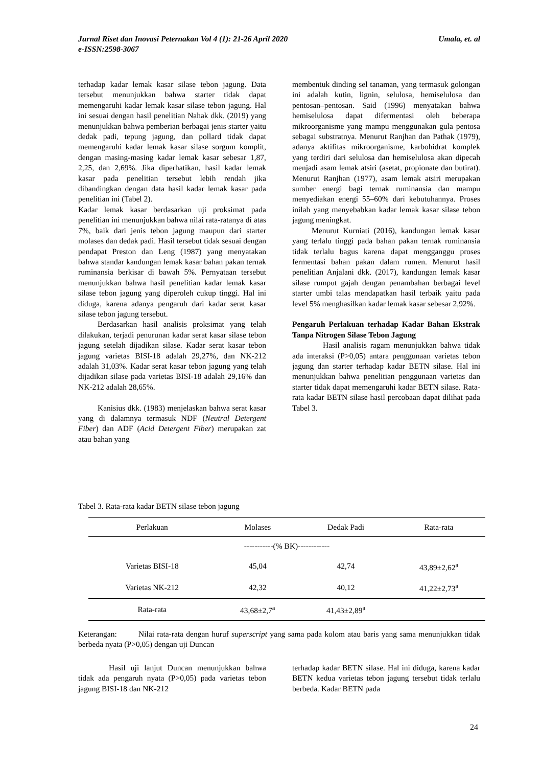Umala, et. al Jurnal Riset dan Inovasi Peternakan Vol 4 (1): 21-26 April 2020
e-ISSN:2598-3067
terhadap kadar lemak kasar silase tebon jagung. Data tersebut menunjukkan bahwa starter tidak dapat memengaruhi kadar lemak kasar silase tebon jagung. Hal ini sesuai dengan hasil penelitian Nahak dkk. (2019) yang menunjukkan bahwa pemberian berbagai jenis starter yaitu dedak padi, tepung jagung, dan pollard tidak dapat memengaruhi kadar lemak kasar silase sorgum komplit, dengan masing-masing kadar lemak kasar sebesar 1,87, 2,25, dan 2,69%. Jika diperhatikan, hasil kadar lemak kasar pada penelitian tersebut lebih rendah jika dibandingkan dengan data hasil kadar lemak kasar pada penelitian ini (Tabel 2).
Kadar lemak kasar berdasarkan uji proksimat pada penelitian ini menunjukkan bahwa nilai rata-ratanya di atas 7%, baik dari jenis tebon jagung maupun dari starter molases dan dedak padi. Hasil tersebut tidak sesuai dengan pendapat Preston dan Leng (1987) yang menyatakan bahwa standar kandungan lemak kasar bahan pakan ternak ruminansia berkisar di bawah 5%. Pernyataan tersebut menunjukkan bahwa hasil penelitian kadar lemak kasar silase tebon jagung yang diperoleh cukup tinggi. Hal ini diduga, karena adanya pengaruh dari kadar serat kasar silase tebon jagung tersebut.
Berdasarkan hasil analisis proksimat yang telah dilakukan, terjadi penurunan kadar serat kasar silase tebon jagung setelah dijadikan silase. Kadar serat kasar tebon jagung varietas BISI-18 adalah 29,27%, dan NK-212 adalah 31,03%. Kadar serat kasar tebon jagung yang telah dijadikan silase pada varietas BISI-18 adalah 29,16% dan NK-212 adalah 28,65%.
Kanisius dkk. (1983) menjelaskan bahwa serat kasar yang di dalamnya termasuk NDF (Neutral Detergent Fiber) dan ADF (Acid Detergent Fiber) merupakan zat atau bahan yang
membentuk dinding sel tanaman, yang termasuk golongan ini adalah kutin, lignin, selulosa, hemiselulosa dan pentosan–pentosan. Said (1996) menyatakan bahwa hemiselulosa dapat difermentasi oleh beberapa mikroorganisme yang mampu menggunakan gula pentosa sebagai substratnya. Menurut Ranjhan dan Pathak (1979), adanya aktifitas mikroorganisme, karbohidrat komplek yang terdiri dari selulosa dan hemiselulosa akan dipecah menjadi asam lemak atsiri (asetat, propionate dan butirat). Menurut Ranjhan (1977), asam lemak atsiri merupakan sumber energi bagi ternak ruminansia dan mampu menyediakan energi 55–60% dari kebutuhannya. Proses inilah yang menyebabkan kadar lemak kasar silase tebon jagung meningkat.
Menurut Kurniati (2016), kandungan lemak kasar yang terlalu tinggi pada bahan pakan ternak ruminansia tidak terlalu bagus karena dapat mengganggu proses fermentasi bahan pakan dalam rumen. Menurut hasil penelitian Anjalani dkk. (2017), kandungan lemak kasar silase rumput gajah dengan penambahan berbagai level starter umbi talas mendapatkan hasil terbaik yaitu pada level 5% menghasilkan kadar lemak kasar sebesar 2,92%.
Pengaruh Perlakuan terhadap Kadar Bahan Ekstrak Tanpa Nitrogen Silase Tebon Jagung
Hasil analisis ragam menunjukkan bahwa tidak ada interaksi (P>0,05) antara penggunaan varietas tebon jagung dan starter terhadap kadar BETN silase. Hal ini menunjukkan bahwa penelitian penggunaan varietas dan starter tidak dapat memengaruhi kadar BETN silase. Rata-rata kadar BETN silase hasil percobaan dapat dilihat pada Tabel 3.
Tabel 3. Rata-rata kadar BETN silase tebon jagung
| Perlakuan | Molases | Dedak Padi | Rata-rata |
| --- | --- | --- | --- |
| -----------(% BK)------------ | | | |
| Varietas BISI-18 | 45,04 | 42,74 | 43,89±2,62<sup>a</sup> |
| Varietas NK-212 | 42,32 | 40,12 | 41,22±2,73<sup>a</sup> |
| Rata-rata | 43,68±2,7<sup>a</sup> | 41,43±2,89<sup>a</sup> | |
Keterangan: Nilai rata-rata dengan huruf superscript yang sama pada kolom atau baris yang sama menunjukkan tidak berbeda nyata (P>0,05) dengan uji Duncan
Hasil uji lanjut Duncan menunjukkan bahwa tidak ada pengaruh nyata (P>0,05) pada varietas tebon jagung BISI-18 dan NK-212
terhadap kadar BETN silase. Hal ini diduga, karena kadar BETN kedua varietas tebon jagung tersebut tidak terlalu berbeda. Kadar BETN pada
24